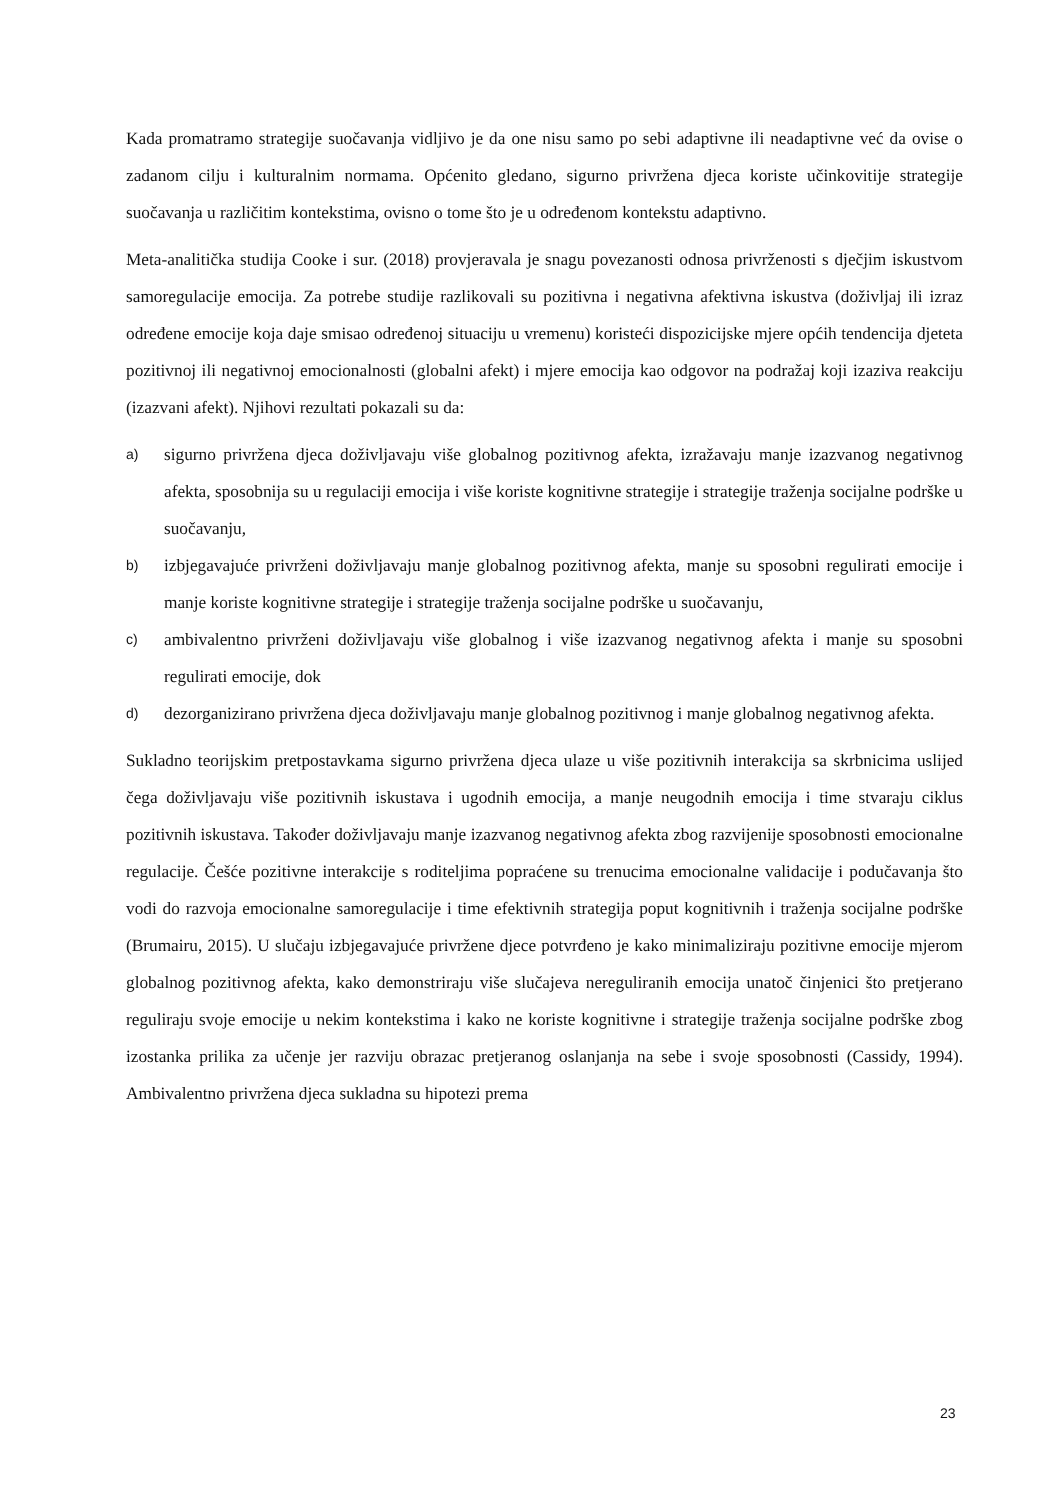Kada promatramo strategije suočavanja vidljivo je da one nisu samo po sebi adaptivne ili neadaptivne već da ovise o zadanom cilju i kulturalnim normama. Općenito gledano, sigurno privržena djeca koriste učinkovitije strategije suočavanja u različitim kontekstima, ovisno o tome što je u određenom kontekstu adaptivno.
Meta-analitička studija Cooke i sur. (2018) provjeravala je snagu povezanosti odnosa privrženosti s dječjim iskustvom samoregulacije emocija. Za potrebe studije razlikovali su pozitivna i negativna afektivna iskustva (doživljaj ili izraz određene emocije koja daje smisao određenoj situaciju u vremenu) koristeći dispozicijske mjere općih tendencija djeteta pozitivnoj ili negativnoj emocionalnosti (globalni afekt) i mjere emocija kao odgovor na podražaj koji izaziva reakciju (izazvani afekt). Njihovi rezultati pokazali su da:
a)
sigurno privržena djeca doživljavaju više globalnog pozitivnog afekta, izražavaju manje izazvanog negativnog afekta, sposobnija su u regulaciji emocija i više koriste kognitivne strategije i strategije traženja socijalne podrške u suočavanju,
b)
izbjegavajuće privrženi doživljavaju manje globalnog pozitivnog afekta, manje su sposobni regulirati emocije i manje koriste kognitivne strategije i strategije traženja socijalne podrške u suočavanju,
c)
ambivalentno privrženi doživljavaju više globalnog i više izazvanog negativnog afekta i manje su sposobni regulirati emocije, dok
d)
dezorganizirano privržena djeca doživljavaju manje globalnog pozitivnog i manje globalnog negativnog afekta.
Sukladno teorijskim pretpostavkama sigurno privržena djeca ulaze u više pozitivnih interakcija sa skrbnicima uslijed čega doživljavaju više pozitivnih iskustava i ugodnih emocija, a manje neugodnih emocija i time stvaraju ciklus pozitivnih iskustava. Također doživljavaju manje izazvanog negativnog afekta zbog razvijenije sposobnosti emocionalne regulacije. Češće pozitivne interakcije s roditeljima popraćene su trenucima emocionalne validacije i podučavanja što vodi do razvoja emocionalne samoregulacije i time efektivnih strategija poput kognitivnih i traženja socijalne podrške (Brumairu, 2015). U slučaju izbjegavajuće privržene djece potvrđeno je kako minimaliziraju pozitivne emocije mjerom globalnog pozitivnog afekta, kako demonstriraju više slučajeva nereguliranih emocija unatoč činjenici što pretjerano reguliraju svoje emocije u nekim kontekstima i kako ne koriste kognitivne i strategije traženja socijalne podrške zbog izostanka prilika za učenje jer razviju obrazac pretjeranog oslanjanja na sebe i svoje sposobnosti (Cassidy, 1994). Ambivalentno privržena djeca sukladna su hipotezi prema
23